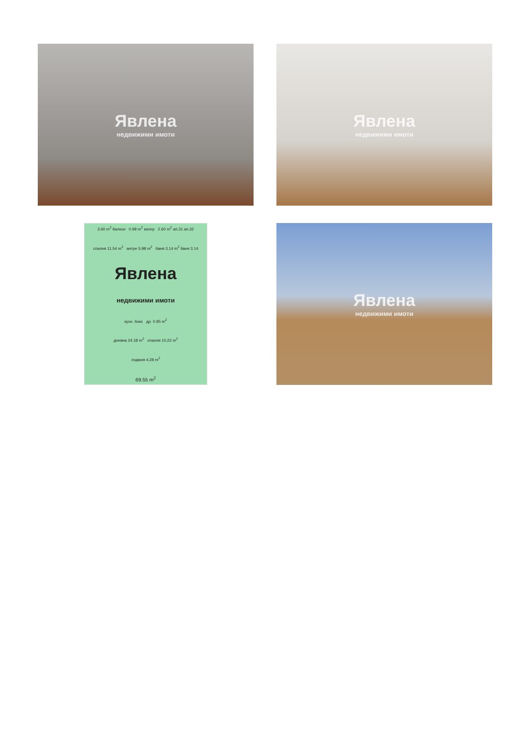Явлена
недвижими имоти
Явлена
недвижими имоти
3.60 m<sup>2</sup> балкон 0.99 m<sup>2</sup> килер 2.60 m<sup>2</sup> ап.31 ап.32
спалня 11.54 m<sup>2</sup> антре 5.98 m<sup>2</sup> баня 3.14 m<sup>2</sup> баня 3.14
Явлена
недвижими имоти
кухн. бокс др. 0.95 m<sup>2</sup>
дневна 24.18 m<sup>2</sup> спалня 10.22 m<sup>2</sup>
лоджия 4.28 m<sup>2</sup>
69.55 m<sup>2</sup>
Явлена
недвижими имоти